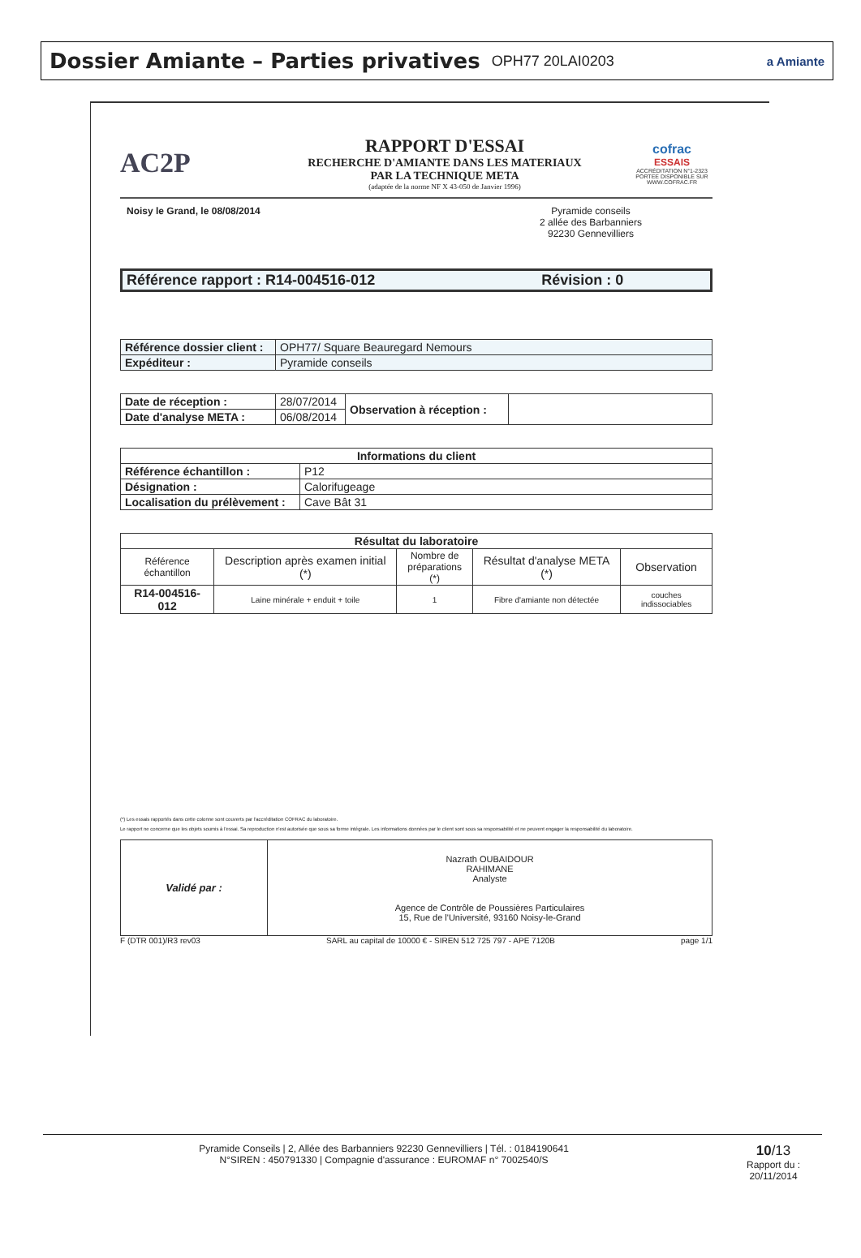Dossier Amiante – Parties privatives OPH77 20LAI0203
a Amiante
AC2P
RAPPORT D'ESSAI
RECHERCHE D'AMIANTE DANS LES MATERIAUX
PAR LA TECHNIQUE META
(adaptée de la norme NF X 43-050 de Janvier 1996)
cofrac
ESSAIS
ACCRÉDITATION N°1-2323
PORTEE DISPONIBLE SUR
WWW.COFRAC.FR
Noisy le Grand, le 08/08/2014 Pyramide conseils
2 allée des Barbanniers
92230 Gennevilliers
| Référence rapport : R14-004516-012 Révision : 0 |
| Référence dossier client : | OPH77/ Square Beauregard Nemours |
| Expéditeur : | Pyramide conseils |
| Date de réception : | 28/07/2014 | Observation à réception : | |
| Date d'analyse META : | 06/08/2014 | | |
| Informations du client | |
| --- | --- |
| Référence échantillon : | P12 |
| Désignation : | Calorifugeage |
| Localisation du prélèvement : | Cave Bât 31 |
| Résultat du laboratoire | | | | |
| --- | --- | --- | --- | --- |
| Référence échantillon | Description après examen initial (*) | Nombre de préparations (*) | Résultat d'analyse META (*) | Observation |
| R14-004516-012 | Laine minérale + enduit + toile | 1 | Fibre d'amiante non détectée | couches indissociables |
(*) Les essais rapportés dans cette colonne sont couverts par l'accréditation COFRAC du laboratoire.
Le rapport ne concerne que les objets soumis à l'essai. Sa reproduction n'est autorisée que sous sa forme intégrale. Les informations données par le client sont sous sa responsabilité et ne peuvent engager la responsabilité du laboratoire.
| Validé par : | Nazrath OUBAIDOUR RAHIMANE Analyste Agence de Contrôle de Poussières Particulaires 15, Rue de l'Université, 93160 Noisy-le-Grand |
F (DTR 001)/R3 rev03 SARL au capital de 10000 € - SIREN 512 725 797 - APE 7120B page 1/1
Pyramide Conseils | 2, Allée des Barbanniers 92230 Gennevilliers | Tél. : 0184190641
N°SIREN : 450791330 | Compagnie d'assurance : EUROMAF n° 7002540/S
10/13
Rapport du :
20/11/2014